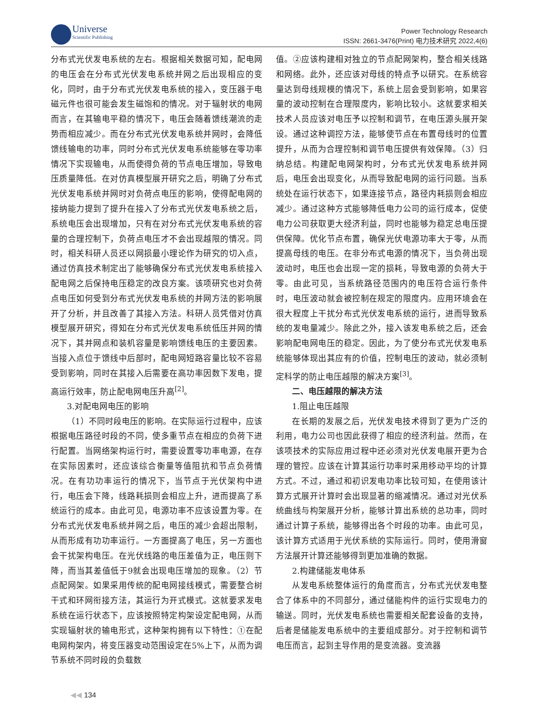Universe Scientific Publishing
Power Technology Research
ISSN: 2661-3476(Print) 电力技术研究 2022,4(6)
分布式光伏发电系统的左右。根据相关数据可知，配电网的电压会在分布式光伏发电系统并网之后出现相应的变化，同时，由于分布式光伏发电系统的接入，变压器于电磁元件也很可能会发生磁饱和的情况。对于辐射状的电网而言，在其输电平稳的情况下，电压会随着馈线潮流的走势而相应减少。而在分布式光伏发电系统并网时，会降低馈线输电的功率，同时分布式光伏发电系统能够在零功率情况下实现输电，从而使得负荷的节点电压增加，导致电压质量降低。在对仿真模型展开研究之后，明确了分布式光伏发电系统并网时对负荷点电压的影响，使得配电网的接纳能力提到了提升在接入了分布式光伏发电系统之后，系统电压会出现增加，只有在对分布式光伏发电系统的容量的合理控制下，负荷点电压才不会出现越限的情况。同时，相关科研人员还以网损最小理论作为研究的切入点，通过仿真技术制定出了能够确保分布式光伏发电系统接入配电网之后保持电压稳定的改良方案。该项研究也对负荷点电压如何受到分布式光伏发电系统的并网方法的影响展开了分析，并且改善了其接入方法。科研人员凭借对仿真模型展开研究，得知在分布式光伏发电系统低压并网的情况下，其并网点和装机容量是影响馈线电压的主要因素。当接入点位于馈线中后部时，配电网短路容量比较不容易受到影响，同时在其接入后需要在高功率因数下发电，提高运行效率，防止配电网电压升高<sup>[2]</sup>。
3.对配电网电压的影响
（1）不同时段电压的影响。在实际运行过程中，应该根据电压路径时段的不同，使多重节点在相应的负荷下进行配置。当网络架构运行时，需要设置零功率电源，在存在实际因素时，还应该综合衡量等值阻抗和节点负荷情况。在有功功率运行的情况下，当节点于光伏架构中进行，电压会下降，线路耗损则会相应上升，进而提高了系统运行的成本。由此可见，电源功率不应该设置为零。在分布式光伏发电系统并网之后，电压的减少会超出限制，从而形成有功功率运行。一方面提高了电压，另一方面也会干扰架构电压。在光伏线路的电压差值为正，电压则下降，而当其差值低于9就会出现电压增加的现象。（2）节点配网架。如果采用传统的配电网接线模式，需要整合树干式和环网衔接方法，其运行为开式模式。这就要求发电系统在运行状态下，应该按照特定构架设定配电网，从而实现辐射状的输电形式，这种架构拥有以下特性：①在配电网构架内，将变压器变动范围设定在5%上下，从而为调节系统不同时段的负载数
值。②应该构建相对独立的节点配网架构，整合相关线路和网络。此外，还应该对母线的特点予以研究。在系统容量达到母线规模的情况下，系统上层会受到影响，如果容量的波动控制在合理限度内，影响比较小。这就要求相关技术人员应该对电压予以控制和调节，在电压源头展开架设。通过这种调控方法，能够使节点在布置母线时的位置提升，从而为合理控制和调节电压提供有效保障。（3）归纳总结。构建配电网架构时，分布式光伏发电系统并网后，电压会出现变化，从而导致配电网的运行问题。当系统处在运行状态下，如果连接节点，路径内耗损则会相应减少。通过这种方式能够降低电力公司的运行成本，促使电力公司获取更大经济利益，同时也能够为稳定总电压提供保障。优化节点布置，确保光伏电源功率大于零，从而提高母线的电压。在非分布式电源的情况下，当负荷出现波动时，电压也会出现一定的损耗，导致电源的负荷大于零。由此可见，当系统路径范围内的电压符合运行条件时，电压波动就会被控制在规定的限度内。应用环境会在很大程度上干扰分布式光伏发电系统的运行，进而导致系统的发电量减少。除此之外，接入该发电系统之后，还会影响配电网电压的稳定。因此，为了使分布式光伏发电系统能够体现出其应有的价值，控制电压的波动，就必须制定科学的防止电压越限的解决方案<sup>[3]</sup>。
二、电压越限的解决方法
1.阻止电压越限
在长期的发展之后，光伏发电技术得到了更为广泛的利用，电力公司也因此获得了相应的经济利益。然而，在该项技术的实际应用过程中还必须对光伏发电展开更为合理的管控。应该在计算其运行功率时采用移动平均的计算方式。不过，通过和初识发电功率比较可知，在使用该计算方式展开计算时会出现显著的缩减情况。通过对光伏系统曲线与构架展开分析，能够计算出系统的总功率，同时通过计算子系统，能够得出各个时段的功率。由此可见，该计算方式适用于光伏系统的实际运行。同时，使用滑窗方法展开计算还能够得到更加准确的数据。
2.构建储能发电体系
从发电系统整体运行的角度而言，分布式光伏发电整合了体系中的不同部分，通过储能构件的运行实现电力的输送。同时，光伏发电系统也需要相关配套设备的支持，后者是储能发电系统中的主要组成部分。对于控制和调节电压而言，起到主导作用的是变流器。变流器
◀◀ 134